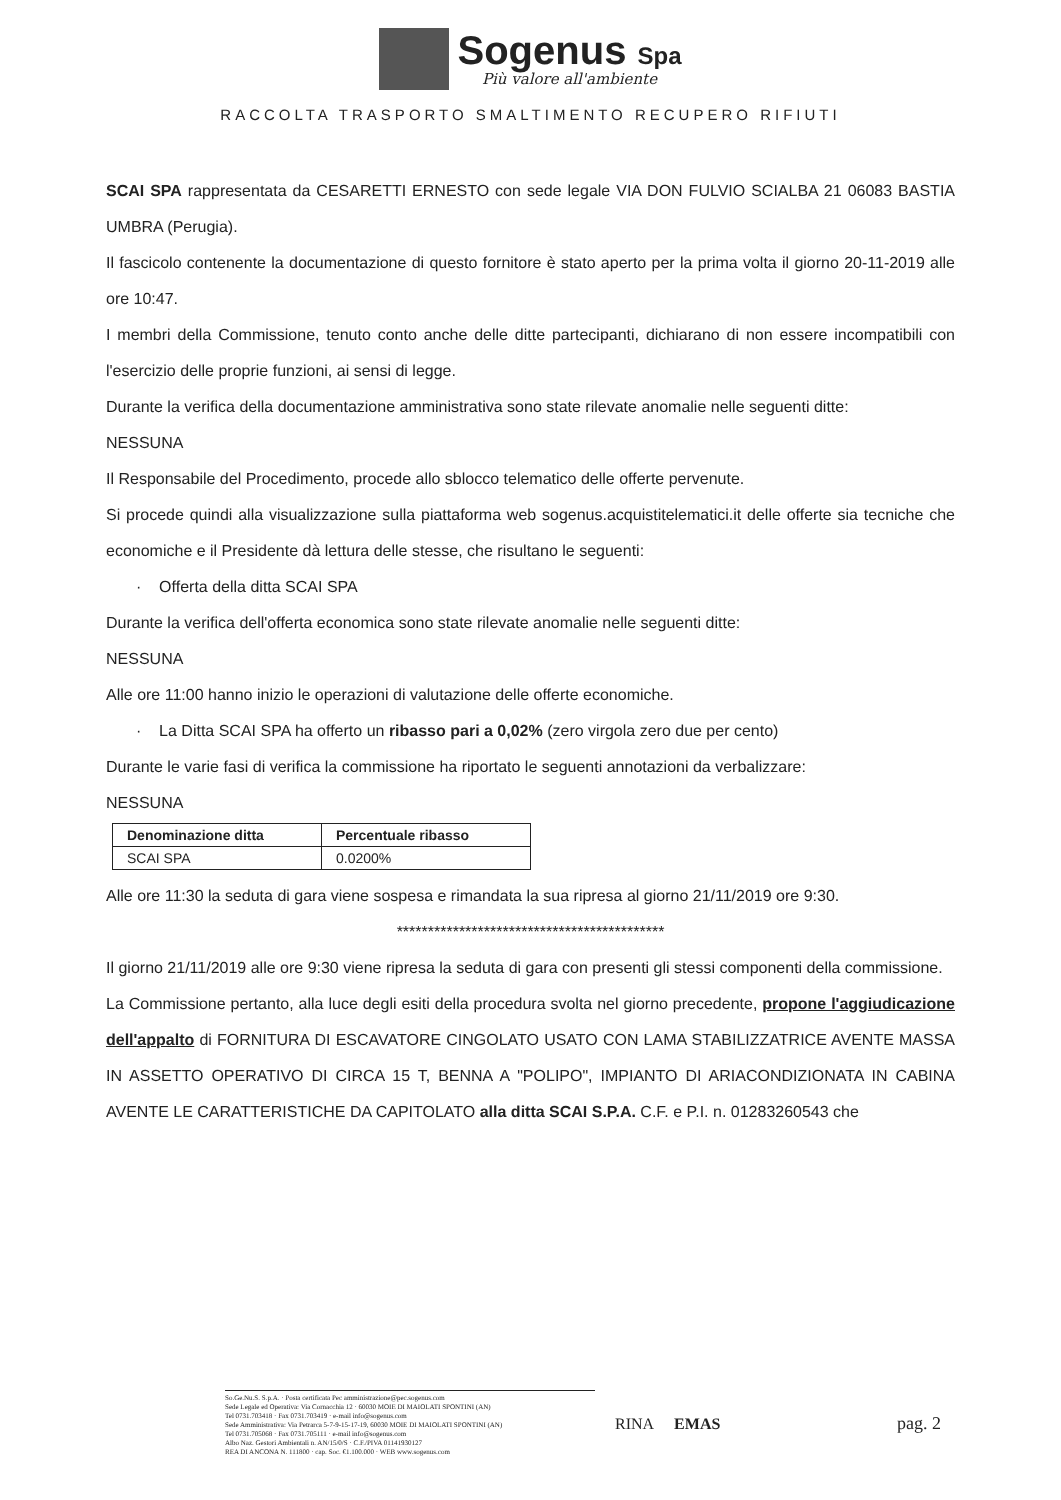Sogenus Spa
Più valore all'ambiente
RACCOLTA TRASPORTO SMALTIMENTO RECUPERO RIFIUTI
SCAI SPA rappresentata da CESARETTI ERNESTO con sede legale VIA DON FULVIO SCIALBA 21 06083 BASTIA UMBRA (Perugia).
Il fascicolo contenente la documentazione di questo fornitore è stato aperto per la prima volta il giorno 20-11-2019 alle ore 10:47.
I membri della Commissione, tenuto conto anche delle ditte partecipanti, dichiarano di non essere incompatibili con l'esercizio delle proprie funzioni, ai sensi di legge.
Durante la verifica della documentazione amministrativa sono state rilevate anomalie nelle seguenti ditte:
NESSUNA
Il Responsabile del Procedimento, procede allo sblocco telematico delle offerte pervenute.
Si procede quindi alla visualizzazione sulla piattaforma web sogenus.acquistitelematici.it delle offerte sia tecniche che economiche e il Presidente dà lettura delle stesse, che risultano le seguenti:
· Offerta della ditta SCAI SPA
Durante la verifica dell'offerta economica sono state rilevate anomalie nelle seguenti ditte:
NESSUNA
Alle ore 11:00 hanno inizio le operazioni di valutazione delle offerte economiche.
· La Ditta SCAI SPA ha offerto un ribasso pari a 0,02% (zero virgola zero due per cento)
Durante le varie fasi di verifica la commissione ha riportato le seguenti annotazioni da verbalizzare:
NESSUNA
| Denominazione ditta | Percentuale ribasso |
| --- | --- |
| SCAI SPA | 0.0200% |
Alle ore 11:30 la seduta di gara viene sospesa e rimandata la sua ripresa al giorno 21/11/2019 ore 9:30.
*******************************************
Il giorno 21/11/2019 alle ore 9:30 viene ripresa la seduta di gara con presenti gli stessi componenti della commissione.
La Commissione pertanto, alla luce degli esiti della procedura svolta nel giorno precedente, propone l'aggiudicazione dell'appalto di FORNITURA DI ESCAVATORE CINGOLATO USATO CON LAMA STABILIZZATRICE AVENTE MASSA IN ASSETTO OPERATIVO DI CIRCA 15 T, BENNA A "POLIPO", IMPIANTO DI ARIACONDIZIONATA IN CABINA AVENTE LE CARATTERISTICHE DA CAPITOLATO alla ditta SCAI S.P.A. C.F. e P.I. n. 01283260543 che
So.Ge.Nu.S. S.p.A. · Posta certificata Pec amministrazione@pec.sogenus.com
Sede Legale ed Operativa: Via Cornacchia 12 · 60030 MOIE DI MAIOLATI SPONTINI (AN)
Tel 0731.703418 · Fax 0731.703419 · e-mail info@sogenus.com
Sede Amministrativa: Via Petrarca 5-7-9-15-17-19, 60030 MOIE DI MAIOLATI SPONTINI (AN)
Tel 0731.705068 · Fax 0731.705111 · e-mail info@sogenus.com
Albo Naz. Gestori Ambientali n. AN/15/0/S · C.F./PIVA 01141930127
REA DI ANCONA N. 111800 · cap. Soc. €1.100.000 · WEB www.sogenus.com
RINA EMAS pag. 2